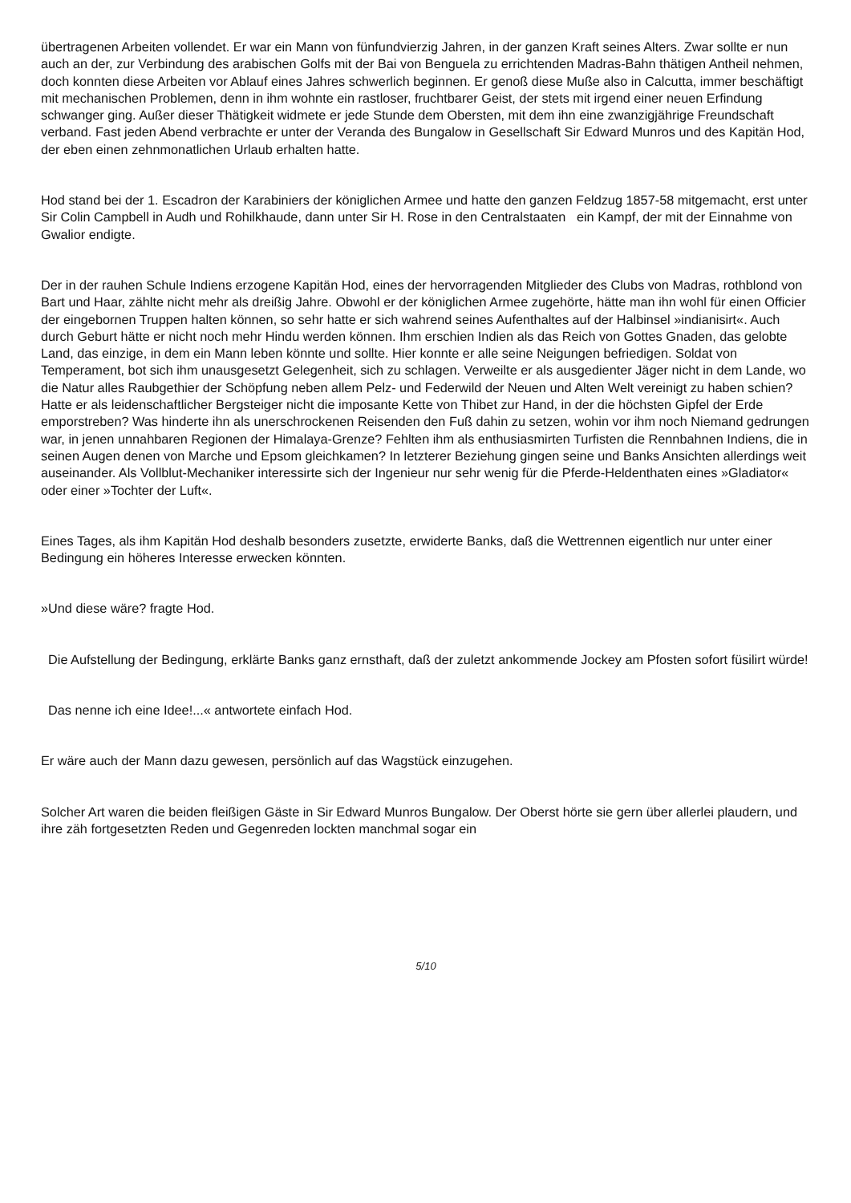übertragenen Arbeiten vollendet. Er war ein Mann von fünfundvierzig Jahren, in der ganzen Kraft seines Alters. Zwar sollte er nun auch an der, zur Verbindung des arabischen Golfs mit der Bai von Benguela zu errichtenden Madras-Bahn thätigen Antheil nehmen, doch konnten diese Arbeiten vor Ablauf eines Jahres schwerlich beginnen. Er genoß diese Muße also in Calcutta, immer beschäftigt mit mechanischen Problemen, denn in ihm wohnte ein rastloser, fruchtbarer Geist, der stets mit irgend einer neuen Erfindung schwanger ging. Außer dieser Thätigkeit widmete er jede Stunde dem Obersten, mit dem ihn eine zwanzigjährige Freundschaft verband. Fast jeden Abend verbrachte er unter der Veranda des Bungalow in Gesellschaft Sir Edward Munros und des Kapitän Hod, der eben einen zehnmonatlichen Urlaub erhalten hatte.
Hod stand bei der 1. Escadron der Karabiniers der königlichen Armee und hatte den ganzen Feldzug 1857-58 mitgemacht, erst unter Sir Colin Campbell in Audh und Rohilkhaude, dann unter Sir H. Rose in den Centralstaaten ein Kampf, der mit der Einnahme von Gwalior endigte.
Der in der rauhen Schule Indiens erzogene Kapitän Hod, eines der hervorragenden Mitglieder des Clubs von Madras, rothblond von Bart und Haar, zählte nicht mehr als dreißig Jahre. Obwohl er der königlichen Armee zugehörte, hätte man ihn wohl für einen Officier der eingebornen Truppen halten können, so sehr hatte er sich wahrend seines Aufenthaltes auf der Halbinsel »indianisirt«. Auch durch Geburt hätte er nicht noch mehr Hindu werden können. Ihm erschien Indien als das Reich von Gottes Gnaden, das gelobte Land, das einzige, in dem ein Mann leben könnte und sollte. Hier konnte er alle seine Neigungen befriedigen. Soldat von Temperament, bot sich ihm unausgesetzt Gelegenheit, sich zu schlagen. Verweilte er als ausgedienter Jäger nicht in dem Lande, wo die Natur alles Raubgethier der Schöpfung neben allem Pelz- und Federwild der Neuen und Alten Welt vereinigt zu haben schien? Hatte er als leidenschaftlicher Bergsteiger nicht die imposante Kette von Thibet zur Hand, in der die höchsten Gipfel der Erde emporstreben? Was hinderte ihn als unerschrockenen Reisenden den Fuß dahin zu setzen, wohin vor ihm noch Niemand gedrungen war, in jenen unnahbaren Regionen der Himalaya-Grenze? Fehlten ihm als enthusiasmirten Turfisten die Rennbahnen Indiens, die in seinen Augen denen von Marche und Epsom gleichkamen? In letzterer Beziehung gingen seine und Banks Ansichten allerdings weit auseinander. Als Vollblut-Mechaniker interessirte sich der Ingenieur nur sehr wenig für die Pferde-Heldenthaten eines »Gladiator« oder einer »Tochter der Luft«.
Eines Tages, als ihm Kapitän Hod deshalb besonders zusetzte, erwiderte Banks, daß die Wettrennen eigentlich nur unter einer Bedingung ein höheres Interesse erwecken könnten.
»Und diese wäre? fragte Hod.
Die Aufstellung der Bedingung, erklärte Banks ganz ernsthaft, daß der zuletzt ankommende Jockey am Pfosten sofort füsilirt würde!
Das nenne ich eine Idee!...« antwortete einfach Hod.
Er wäre auch der Mann dazu gewesen, persönlich auf das Wagstück einzugehen.
Solcher Art waren die beiden fleißigen Gäste in Sir Edward Munros Bungalow. Der Oberst hörte sie gern über allerlei plaudern, und ihre zäh fortgesetzten Reden und Gegenreden lockten manchmal sogar ein
5/10